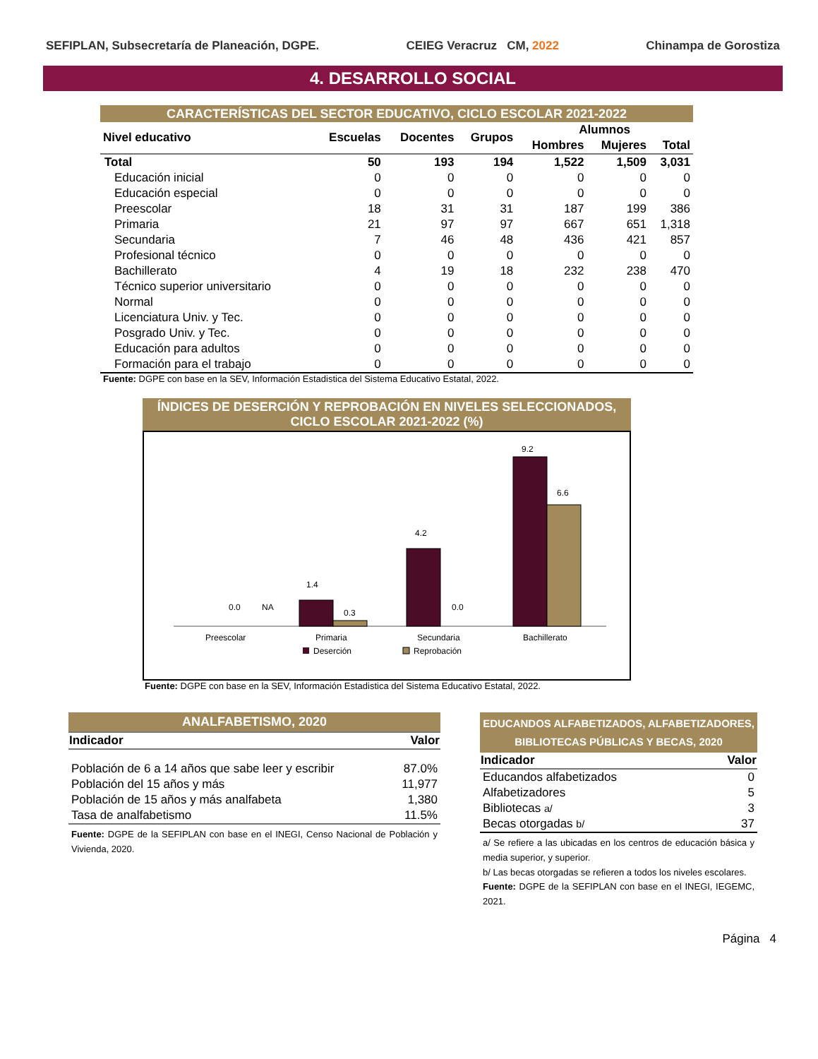SEFIPLAN, Subsecretaría de Planeación, DGPE. CEIEG Veracruz CM, 2022 Chinampa de Gorostiza
4. DESARROLLO SOCIAL
CARACTERÍSTICAS DEL SECTOR EDUCATIVO, CICLO ESCOLAR 2021-2022
| Nivel educativo | Escuelas | Docentes | Grupos | Alumnos | | |
| --- | --- | --- | --- | --- | --- | --- |
| | | | | Hombres | Mujeres | Total |
| Total | 50 | 193 | 194 | 1,522 | 1,509 | 3,031 |
| Educación inicial | 0 | 0 | 0 | 0 | 0 | 0 |
| Educación especial | 0 | 0 | 0 | 0 | 0 | 0 |
| Preescolar | 18 | 31 | 31 | 187 | 199 | 386 |
| Primaria | 21 | 97 | 97 | 667 | 651 | 1,318 |
| Secundaria | 7 | 46 | 48 | 436 | 421 | 857 |
| Profesional técnico | 0 | 0 | 0 | 0 | 0 | 0 |
| Bachillerato | 4 | 19 | 18 | 232 | 238 | 470 |
| Técnico superior universitario | 0 | 0 | 0 | 0 | 0 | 0 |
| Normal | 0 | 0 | 0 | 0 | 0 | 0 |
| Licenciatura Univ. y Tec. | 0 | 0 | 0 | 0 | 0 | 0 |
| Posgrado Univ. y Tec. | 0 | 0 | 0 | 0 | 0 | 0 |
| Educación para adultos | 0 | 0 | 0 | 0 | 0 | 0 |
| Formación para el trabajo | 0 | 0 | 0 | 0 | 0 | 0 |
Fuente: DGPE con base en la SEV, Información Estadistica del Sistema Educativo Estatal, 2022.
ÍNDICES DE DESERCIÓN Y REPROBACIÓN EN NIVELES SELECCIONADOS, CICLO ESCOLAR 2021-2022 (%)
0.0
NA
1.4
0.3
4.2
0.0
9.2
6.6
Preescolar
Primaria
Secundaria
Bachillerato
Deserción
Reprobación
Fuente: DGPE con base en la SEV, Información Estadistica del Sistema Educativo Estatal, 2022.
ANALFABETISMO, 2020
| Indicador | Valor |
| --- | --- |
| Población de 6 a 14 años que sabe leer y escribir | 87.0% |
| Población del 15 años y más | 11,977 |
| Población de 15 años y más analfabeta | 1,380 |
| Tasa de analfabetismo | 11.5% |
Fuente: DGPE de la SEFIPLAN con base en el INEGI, Censo Nacional de Población y Vivienda, 2020.
EDUCANDOS ALFABETIZADOS, ALFABETIZADORES, BIBLIOTECAS PÚBLICAS Y BECAS, 2020
| Indicador | Valor |
| --- | --- |
| Educandos alfabetizados | 0 |
| Alfabetizadores | 5 |
| Bibliotecas a/ | 3 |
| Becas otorgadas b/ | 37 |
a/ Se refiere a las ubicadas en los centros de educación básica y media superior, y superior.
b/ Las becas otorgadas se refieren a todos los niveles escolares.
Fuente: DGPE de la SEFIPLAN con base en el INEGI, IEGEMC, 2021.
Página 4